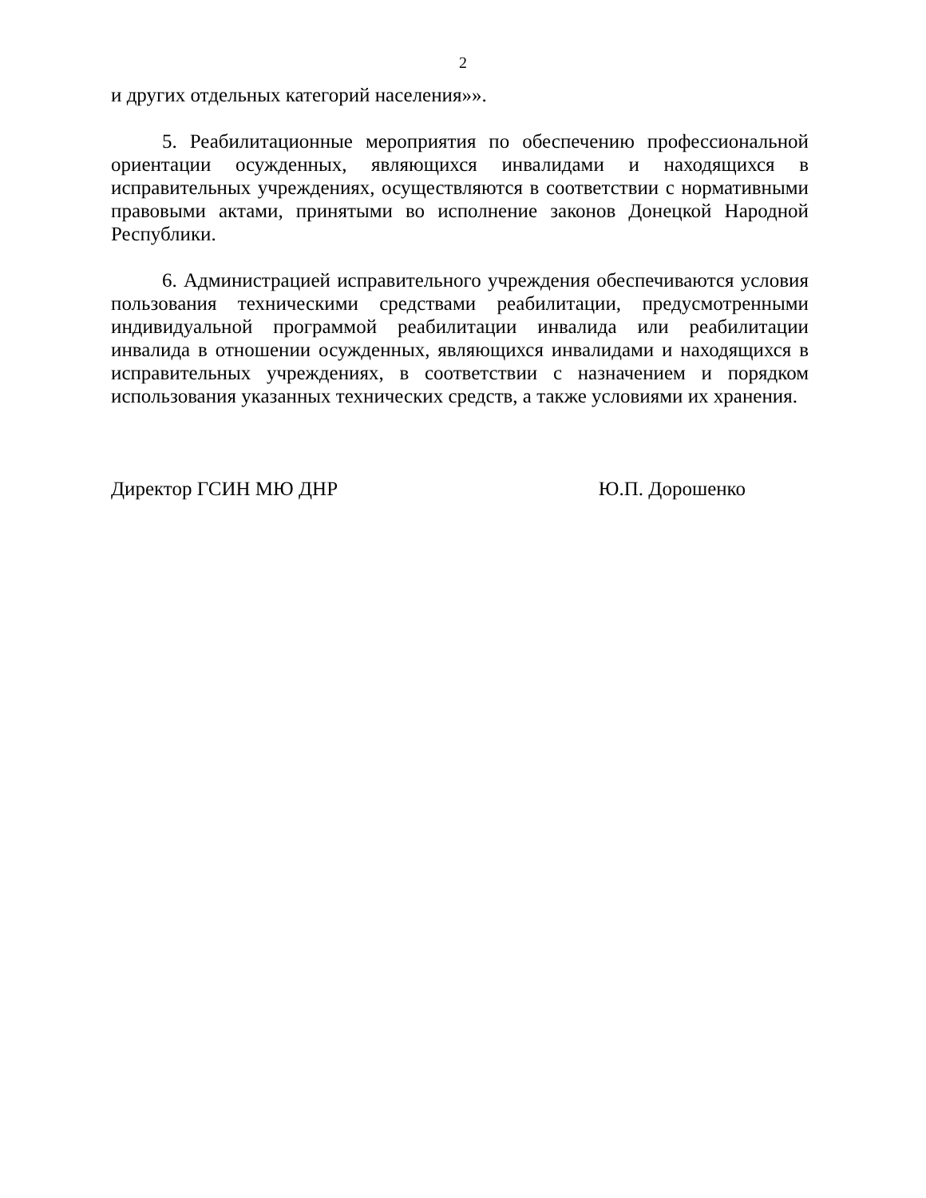2
и других отдельных категорий населения»».
5. Реабилитационные мероприятия по обеспечению профессиональной ориентации осужденных, являющихся инвалидами и находящихся в исправительных учреждениях, осуществляются в соответствии с нормативными правовыми актами, принятыми во исполнение законов Донецкой Народной Республики.
6. Администрацией исправительного учреждения обеспечиваются условия пользования техническими средствами реабилитации, предусмотренными индивидуальной программой реабилитации инвалида или реабилитации инвалида в отношении осужденных, являющихся инвалидами и находящихся в исправительных учреждениях, в соответствии с назначением и порядком использования указанных технических средств, а также условиями их хранения.
Директор ГСИН МЮ ДНР Ю.П. Дорошенко